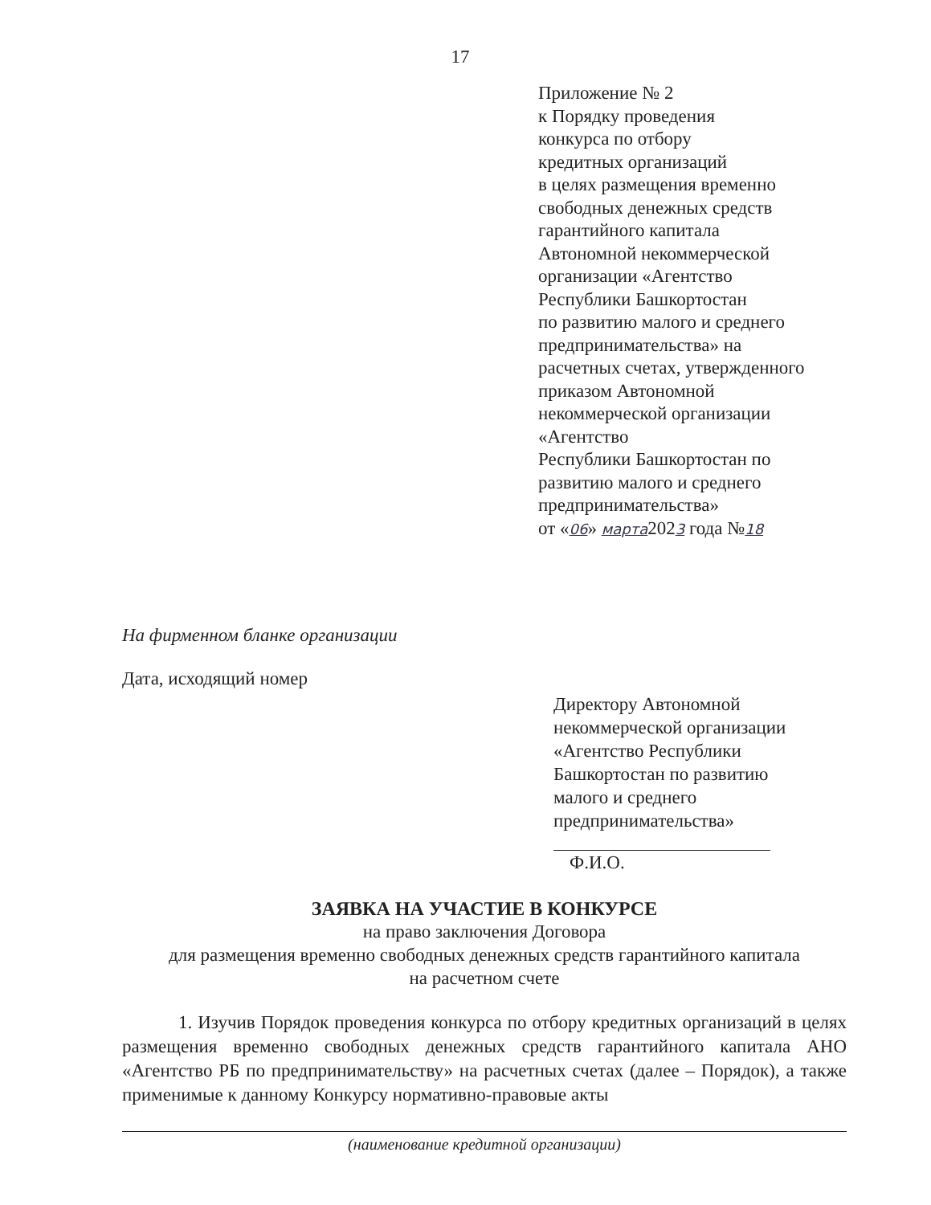17
Приложение № 2
к Порядку проведения
конкурса по отбору
кредитных организаций
в целях размещения временно
свободных денежных средств
гарантийного капитала
Автономной некоммерческой
организации «Агентство
Республики Башкортостан
по развитию малого и среднего
предпринимательства» на
расчетных счетах, утвержденного
приказом Автономной
некоммерческой организации
«Агентство
Республики Башкортостан по
развитию малого и среднего
предпринимательства»
от «06» марта2023 года №18
На фирменном бланке организации
Дата, исходящий номер
Директору Автономной
некоммерческой организации
«Агентство Республики
Башкортостан по развитию
малого и среднего
предпринимательства»
Ф.И.О.
ЗАЯВКА НА УЧАСТИЕ В КОНКУРСЕ
на право заключения Договора
для размещения временно свободных денежных средств гарантийного капитала
на расчетном счете
1. Изучив Порядок проведения конкурса по отбору кредитных организаций в целях размещения временно свободных денежных средств гарантийного капитала АНО «Агентство РБ по предпринимательству» на расчетных счетах (далее – Порядок), а также применимые к данному Конкурсу нормативно-правовые акты
(наименование кредитной организации)